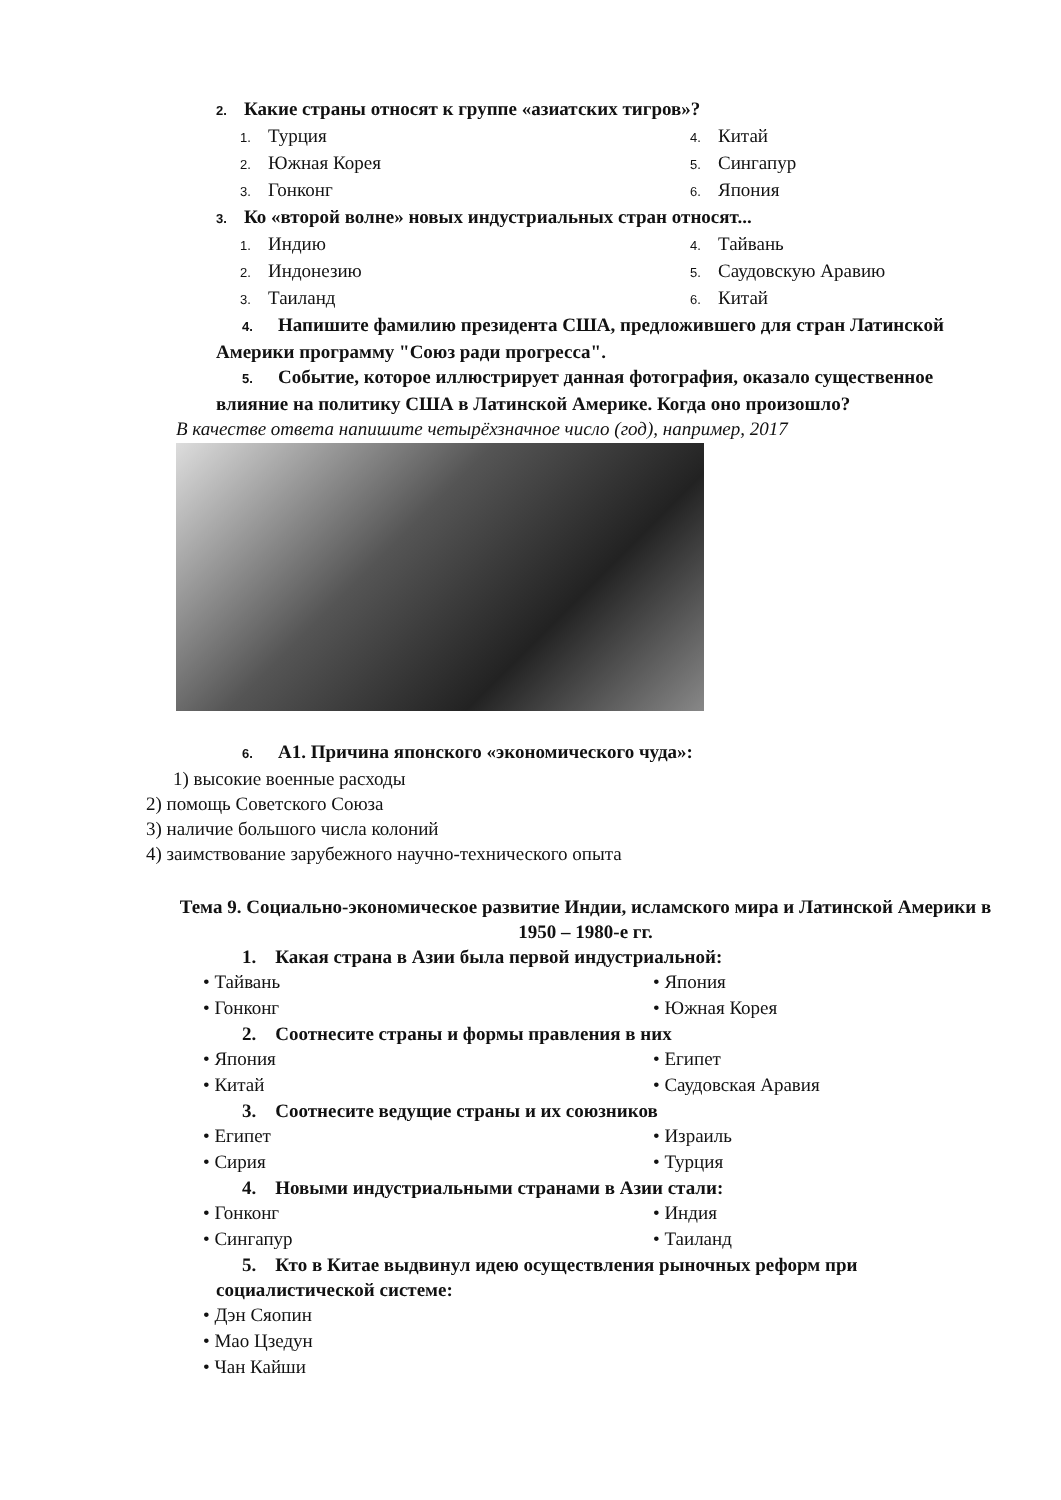2. Какие страны относят к группе «азиатских тигров»?
1. Турция
4. Китай
2. Южная Корея
5. Сингапур
3. Гонконг
6. Япония
3. Ко «второй волне» новых индустриальных стран относят...
1. Индию
4. Тайвань
2. Индонезию
5. Саудовскую Аравию
3. Таиланд
6. Китай
4. Напишите фамилию президента США, предложившего для стран Латинской Америки программу "Союз ради прогресса".
5. Событие, которое иллюстрирует данная фотография, оказало существенное влияние на политику США в Латинской Америке. Когда оно произошло?
В качестве ответа напишите четырёхзначное число (год), например, 2017
6. А1. Причина японского «экономического чуда»:
1) высокие военные расходы
2) помощь Советского Союза
3) наличие большого числа колоний
4) заимствование зарубежного научно-технического опыта
Тема 9. Социально-экономическое развитие Индии, исламского мира и Латинской Америки в 1950 – 1980-е гг.
1. Какая страна в Азии была первой индустриальной:
• Тайвань
• Япония
• Гонконг
• Южная Корея
2. Соотнесите страны и формы правления в них
• Япония
• Египет
• Китай
• Саудовская Аравия
3. Соотнесите ведущие страны и их союзников
• Египет
• Израиль
• Сирия
• Турция
4. Новыми индустриальными странами в Азии стали:
• Гонконг
• Индия
• Сингапур
• Таиланд
5. Кто в Китае выдвинул идею осуществления рыночных реформ при социалистической системе:
• Дэн Сяопин
• Мао Цзедун
• Чан Кайши